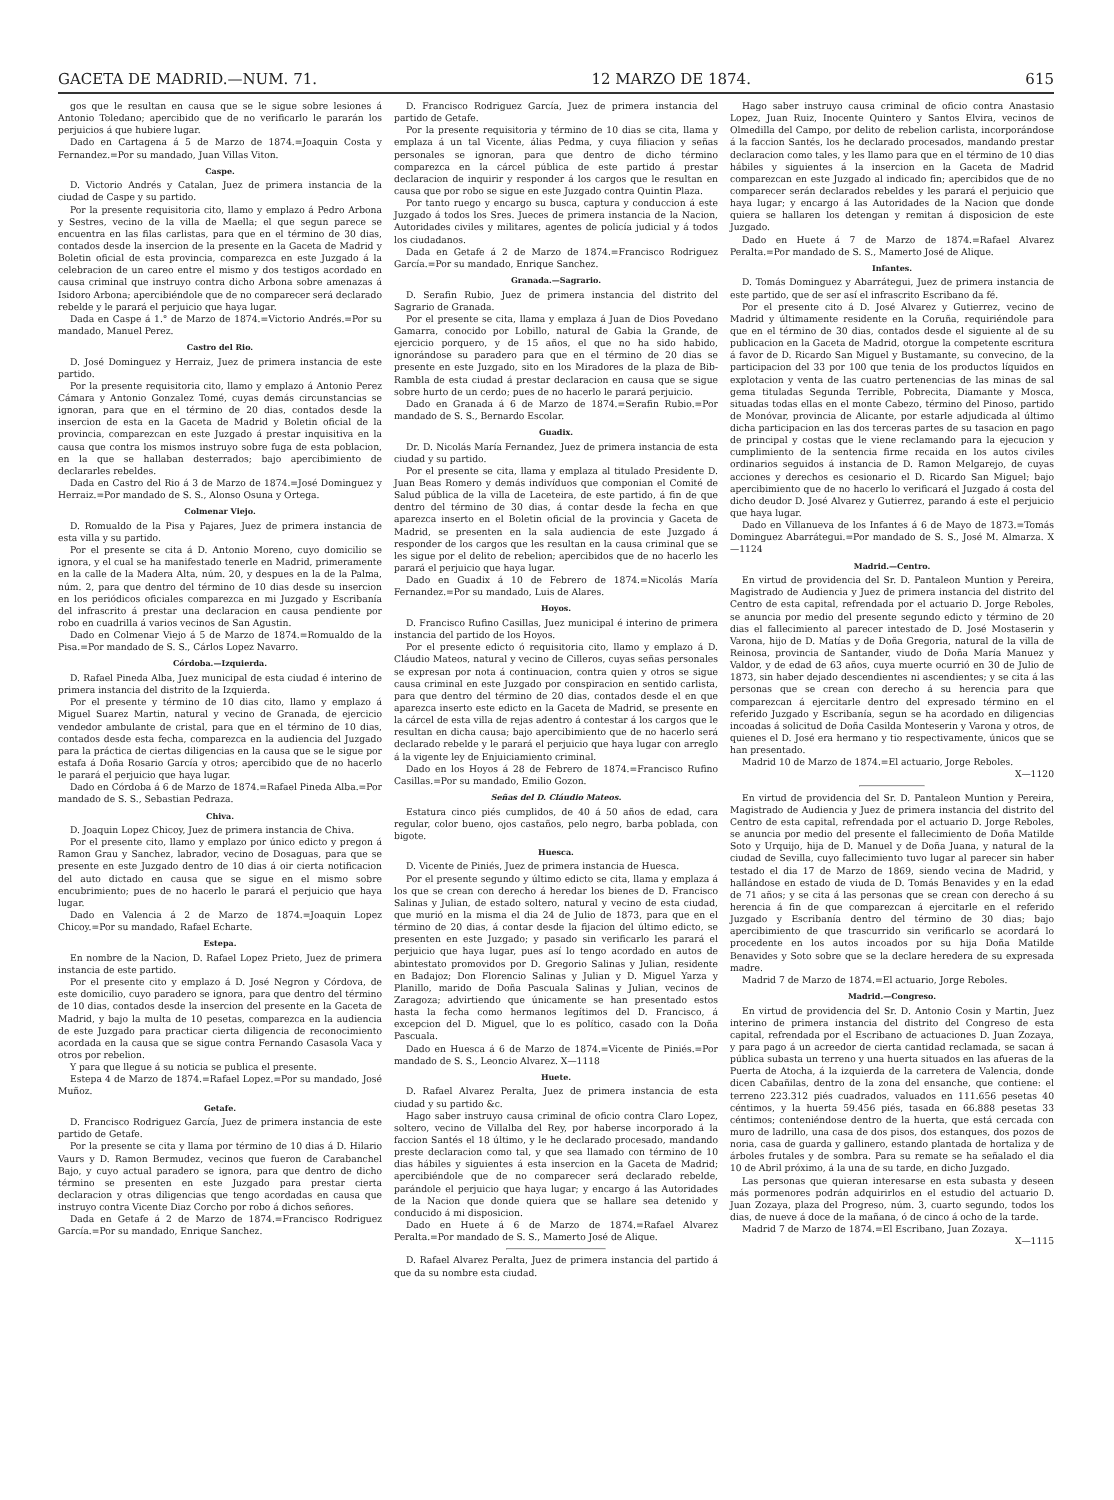GACETA DE MADRID.—NUM. 71. 12 MARZO DE 1874. 615
gos que le resultan en causa que se le sigue sobre lesiones á Antonio Toledano; apercibido que de no verificarlo le pararán los perjuicios á que hubiere lugar.
Dado en Cartagena á 5 de Marzo de 1874.=Joaquin Costa y Fernandez.=Por su mandado, Juan Villas Viton.
Caspe.
D. Victorio Andrés y Catalan, Juez de primera instancia de la ciudad de Caspe y su partido.
Por la presente requisitoria cito, llamo y emplazo á Pedro Arbona y Sestres, vecino de la villa de Maella; el que segun parece se encuentra en las filas carlistas, para que en el término de 30 dias, contados desde la insercion de la presente en la Gaceta de Madrid y Boletin oficial de esta provincia, comparezca en este Juzgado á la celebracion de un careo entre el mismo y dos testigos acordado en causa criminal que instruyo contra dicho Arbona sobre amenazas á Isidoro Arbona; apercibiéndole que de no comparecer será declarado rebelde y le parará el perjuicio que haya lugar.
Dada en Caspe á 1.° de Marzo de 1874.=Victorio Andrés.=Por su mandado, Manuel Perez.
Castro del Rio.
D. José Dominguez y Herraiz, Juez de primera instancia de este partido.
Por la presente requisitoria cito, llamo y emplazo á Antonio Perez Cámara y Antonio Gonzalez Tomé, cuyas demás circunstancias se ignoran, para que en el término de 20 dias, contados desde la insercion de esta en la Gaceta de Madrid y Boletin oficial de la provincia, comparezcan en este Juzgado á prestar inquisitiva en la causa que contra los mismos instruyo sobre fuga de esta poblacion, en la que se hallaban desterrados; bajo apercibimiento de declararles rebeldes.
Dada en Castro del Rio á 3 de Marzo de 1874.=José Dominguez y Herraiz.=Por mandado de S. S., Alonso Osuna y Ortega.
Colmenar Viejo.
D. Romualdo de la Pisa y Pajares, Juez de primera instancia de esta villa y su partido.
Por el presente se cita á D. Antonio Moreno, cuyo domicilio se ignora, y el cual se ha manifestado tenerle en Madrid, primeramente en la calle de la Madera Alta, núm. 20, y despues en la de la Palma, núm. 2, para que dentro del término de 10 dias desde su insercion en los periódicos oficiales comparezca en mi Juzgado y Escribanía del infrascrito á prestar una declaracion en causa pendiente por robo en cuadrilla á varios vecinos de San Agustin.
Dado en Colmenar Viejo á 5 de Marzo de 1874.=Romualdo de la Pisa.=Por mandado de S. S., Cárlos Lopez Navarro.
Córdoba.—Izquierda.
D. Rafael Pineda Alba, Juez municipal de esta ciudad é interino de primera instancia del distrito de la Izquierda.
Por el presente y término de 10 dias cito, llamo y emplazo á Miguel Suarez Martin, natural y vecino de Granada, de ejercicio vendedor ambulante de cristal, para que en el término de 10 dias, contados desde esta fecha, comparezca en la audiencia del Juzgado para la práctica de ciertas diligencias en la causa que se le sigue por estafa á Doña Rosario García y otros; apercibido que de no hacerlo le parará el perjuicio que haya lugar.
Dado en Córdoba á 6 de Marzo de 1874.=Rafael Pineda Alba.=Por mandado de S. S., Sebastian Pedraza.
Chiva.
D. Joaquin Lopez Chicoy, Juez de primera instancia de Chiva.
Por el presente cito, llamo y emplazo por único edicto y pregon á Ramon Grau y Sanchez, labrador, vecino de Dosaguas, para que se presente en este Juzgado dentro de 10 dias á oir cierta notificacion del auto dictado en causa que se sigue en el mismo sobre encubrimiento; pues de no hacerlo le parará el perjuicio que haya lugar.
Dado en Valencia á 2 de Marzo de 1874.=Joaquin Lopez Chicoy.=Por su mandado, Rafael Echarte.
Estepa.
En nombre de la Nacion, D. Rafael Lopez Prieto, Juez de primera instancia de este partido.
Por el presente cito y emplazo á D. José Negron y Córdova, de este domicilio, cuyo paradero se ignora, para que dentro del término de 10 dias, contados desde la insercion del presente en la Gaceta de Madrid, y bajo la multa de 10 pesetas, comparezca en la audiencia de este Juzgado para practicar cierta diligencia de reconocimiento acordada en la causa que se sigue contra Fernando Casasola Vaca y otros por rebelion.
Y para que llegue á su noticia se publica el presente.
Estepa 4 de Marzo de 1874.=Rafael Lopez.=Por su mandado, José Muñoz.
Getafe.
D. Francisco Rodriguez García, Juez de primera instancia de este partido de Getafe.
Por la presente se cita y llama por término de 10 dias á D. Hilario Vaurs y D. Ramon Bermudez, vecinos que fueron de Carabanchel Bajo, y cuyo actual paradero se ignora, para que dentro de dicho término se presenten en este Juzgado para prestar cierta declaracion y otras diligencias que tengo acordadas en causa que instruyo contra Vicente Diaz Corcho por robo á dichos señores.
Dada en Getafe á 2 de Marzo de 1874.=Francisco Rodriguez García.=Por su mandado, Enrique Sanchez.
D. Francisco Rodriguez García, Juez de primera instancia del partido de Getafe.
Por la presente requisitoria y término de 10 dias se cita, llama y emplaza á un tal Vicente, álias Pedma, y cuya filiacion y señas personales se ignoran, para que dentro de dicho término comparezca en la cárcel pública de este partido á prestar declaracion de inquirir y responder á los cargos que le resultan en causa que por robo se sigue en este Juzgado contra Quintin Plaza.
Por tanto ruego y encargo su busca, captura y conduccion á este Juzgado á todos los Sres. Jueces de primera instancia de la Nacion, Autoridades civiles y militares, agentes de policía judicial y á todos los ciudadanos.
Dada en Getafe á 2 de Marzo de 1874.=Francisco Rodriguez García.=Por su mandado, Enrique Sanchez.
Granada.—Sagrario.
D. Serafin Rubio, Juez de primera instancia del distrito del Sagrario de Granada.
Por el presente se cita, llama y emplaza á Juan de Dios Povedano Gamarra, conocido por Lobillo, natural de Gabia la Grande, de ejercicio porquero, y de 15 años, el que no ha sido habido, ignorándose su paradero para que en el término de 20 dias se presente en este Juzgado, sito en los Miradores de la plaza de Bib-Rambla de esta ciudad á prestar declaracion en causa que se sigue sobre hurto de un cerdo; pues de no hacerlo le parará perjuicio.
Dado en Granada á 6 de Marzo de 1874.=Serafin Rubio.=Por mandado de S. S., Bernardo Escolar.
Guadix.
Dr. D. Nicolás María Fernandez, Juez de primera instancia de esta ciudad y su partido.
Por el presente se cita, llama y emplaza al titulado Presidente D. Juan Beas Romero y demás indivíduos que componian el Comité de Salud pública de la villa de Laceteira, de este partido, á fin de que dentro del término de 30 dias, á contar desde la fecha en que aparezca inserto en el Boletin oficial de la provincia y Gaceta de Madrid, se presenten en la sala audiencia de este Juzgado á responder de los cargos que les resultan en la causa criminal que se les sigue por el delito de rebelion; apercibidos que de no hacerlo les parará el perjuicio que haya lugar.
Dado en Guadix á 10 de Febrero de 1874.=Nicolás María Fernandez.=Por su mandado, Luis de Alares.
Hoyos.
D. Francisco Rufino Casillas, Juez municipal é interino de primera instancia del partido de los Hoyos.
Por el presente edicto ó requisitoria cito, llamo y emplazo á D. Cláudio Mateos, natural y vecino de Cilleros, cuyas señas personales se expresan por nota á continuacion, contra quien y otros se sigue causa criminal en este Juzgado por conspiracion en sentido carlista, para que dentro del término de 20 dias, contados desde el en que aparezca inserto este edicto en la Gaceta de Madrid, se presente en la cárcel de esta villa de rejas adentro á contestar á los cargos que le resultan en dicha causa; bajo apercibimiento que de no hacerlo será declarado rebelde y le parará el perjuicio que haya lugar con arreglo á la vigente ley de Enjuiciamiento criminal.
Dado en los Hoyos á 28 de Febrero de 1874.=Francisco Rufino Casillas.=Por su mandado, Emilio Gozon.
Señas del D. Cláudio Mateos.
Estatura cinco piés cumplidos, de 40 á 50 años de edad, cara regular, color bueno, ojos castaños, pelo negro, barba poblada, con bigote.
Huesca.
D. Vicente de Piniés, Juez de primera instancia de Huesca.
Por el presente segundo y último edicto se cita, llama y emplaza á los que se crean con derecho á heredar los bienes de D. Francisco Salinas y Julian, de estado soltero, natural y vecino de esta ciudad, que murió en la misma el dia 24 de Julio de 1873, para que en el término de 20 dias, á contar desde la fijacion del último edicto, se presenten en este Juzgado; y pasado sin verificarlo les parará el perjuicio que haya lugar, pues así lo tengo acordado en autos de abintestato promovidos por D. Gregorio Salinas y Julian, residente en Badajoz; Don Florencio Salinas y Julian y D. Miguel Yarza y Planillo, marido de Doña Pascuala Salinas y Julian, vecinos de Zaragoza; advirtiendo que únicamente se han presentado estos hasta la fecha como hermanos legítimos del D. Francisco, á excepcion del D. Miguel, que lo es político, casado con la Doña Pascuala.
Dado en Huesca á 6 de Marzo de 1874.=Vicente de Piniés.=Por mandado de S. S., Leoncio Alvarez. X—1118
Huete.
D. Rafael Alvarez Peralta, Juez de primera instancia de esta ciudad y su partido &c.
Hago saber instruyo causa criminal de oficio contra Claro Lopez, soltero, vecino de Villalba del Rey, por haberse incorporado á la faccion Santés el 18 último, y le he declarado procesado, mandando preste declaracion como tal, y que sea llamado con término de 10 dias hábiles y siguientes á esta insercion en la Gaceta de Madrid; apercibiéndole que de no comparecer será declarado rebelde, parándole el perjuicio que haya lugar; y encargo á las Autoridades de la Nacion que donde quiera que se hallare sea detenido y conducido á mi disposicion.
Dado en Huete á 6 de Marzo de 1874.=Rafael Alvarez Peralta.=Por mandado de S. S., Mamerto José de Alique.
D. Rafael Alvarez Peralta, Juez de primera instancia del partido á que da su nombre esta ciudad.
Hago saber instruyo causa criminal de oficio contra Anastasio Lopez, Juan Ruiz, Inocente Quintero y Santos Elvira, vecinos de Olmedilla del Campo, por delito de rebelion carlista, incorporándose á la faccion Santés, los he declarado procesados, mandando prestar declaracion como tales, y les llamo para que en el término de 10 dias hábiles y siguientes á la insercion en la Gaceta de Madrid comparezcan en este Juzgado al indicado fin; apercibidos que de no comparecer serán declarados rebeldes y les parará el perjuicio que haya lugar; y encargo á las Autoridades de la Nacion que donde quiera se hallaren los detengan y remitan á disposicion de este Juzgado.
Dado en Huete á 7 de Marzo de 1874.=Rafael Alvarez Peralta.=Por mandado de S. S., Mamerto José de Alique.
Infantes.
D. Tomás Dominguez y Abarrátegui, Juez de primera instancia de este partido, que de ser así el infrascrito Escribano da fé.
Por el presente cito á D. José Alvarez y Gutierrez, vecino de Madrid y últimamente residente en la Coruña, requiriéndole para que en el término de 30 dias, contados desde el siguiente al de su publicacion en la Gaceta de Madrid, otorgue la competente escritura á favor de D. Ricardo San Miguel y Bustamante, su convecino, de la participacion del 33 por 100 que tenia de los productos líquidos en explotacion y venta de las cuatro pertenencias de las minas de sal gema tituladas Segunda Terrible, Pobrecita, Diamante y Mosca, situadas todas ellas en el monte Cabezo, término del Pinoso, partido de Monóvar, provincia de Alicante, por estarle adjudicada al último dicha participacion en las dos terceras partes de su tasacion en pago de principal y costas que le viene reclamando para la ejecucion y cumplimiento de la sentencia firme recaida en los autos civiles ordinarios seguidos á instancia de D. Ramon Melgarejo, de cuyas acciones y derechos es cesionario el D. Ricardo San Miguel; bajo apercibimiento que de no hacerlo lo verificará el Juzgado á costa del dicho deudor D. José Alvarez y Gutierrez, parando á este el perjuicio que haya lugar.
Dado en Villanueva de los Infantes á 6 de Mayo de 1873.=Tomás Dominguez Abarrátegui.=Por mandado de S. S., José M. Almarza. X—1124
Madrid.—Centro.
En virtud de providencia del Sr. D. Pantaleon Muntion y Pereira, Magistrado de Audiencia y Juez de primera instancia del distrito del Centro de esta capital, refrendada por el actuario D. Jorge Reboles, se anuncia por medio del presente segundo edicto y término de 20 dias el fallecimiento al parecer intestado de D. José Mostaserin y Varona, hijo de D. Matías y de Doña Gregoria, natural de la villa de Reinosa, provincia de Santander, viudo de Doña María Manuez y Valdor, y de edad de 63 años, cuya muerte ocurrió en 30 de Julio de 1873, sin haber dejado descendientes ni ascendientes; y se cita á las personas que se crean con derecho á su herencia para que comparezcan á ejercitarle dentro del expresado término en el referido Juzgado y Escribanía, segun se ha acordado en diligencias incoadas á solicitud de Doña Casilda Monteserin y Varona y otros, de quienes el D. José era hermano y tio respectivamente, únicos que se han presentado.
Madrid 10 de Marzo de 1874.=El actuario, Jorge Reboles.
X—1120
En virtud de providencia del Sr. D. Pantaleon Muntion y Pereira, Magistrado de Audiencia y Juez de primera instancia del distrito del Centro de esta capital, refrendada por el actuario D. Jorge Reboles, se anuncia por medio del presente el fallecimiento de Doña Matilde Soto y Urquijo, hija de D. Manuel y de Doña Juana, y natural de la ciudad de Sevilla, cuyo fallecimiento tuvo lugar al parecer sin haber testado el dia 17 de Marzo de 1869, siendo vecina de Madrid, y hallándose en estado de viuda de D. Tomás Benavides y en la edad de 71 años; y se cita á las personas que se crean con derecho á su herencia á fin de que comparezcan á ejercitarle en el referido Juzgado y Escribanía dentro del término de 30 dias; bajo apercibimiento de que trascurrido sin verificarlo se acordará lo procedente en los autos incoados por su hija Doña Matilde Benavides y Soto sobre que se la declare heredera de su expresada madre.
Madrid 7 de Marzo de 1874.=El actuario, Jorge Reboles.
Madrid.—Congreso.
En virtud de providencia del Sr. D. Antonio Cosin y Martin, Juez interino de primera instancia del distrito del Congreso de esta capital, refrendada por el Escribano de actuaciones D. Juan Zozaya, y para pago á un acreedor de cierta cantidad reclamada, se sacan á pública subasta un terreno y una huerta situados en las afueras de la Puerta de Atocha, á la izquierda de la carretera de Valencia, donde dicen Cabañilas, dentro de la zona del ensanche, que contiene: el terreno 223.312 piés cuadrados, valuados en 111.656 pesetas 40 céntimos, y la huerta 59.456 piés, tasada en 66.888 pesetas 33 céntimos; conteniéndose dentro de la huerta, que está cercada con muro de ladrillo, una casa de dos pisos, dos estanques, dos pozos de noria, casa de guarda y gallinero, estando plantada de hortaliza y de árboles frutales y de sombra. Para su remate se ha señalado el dia 10 de Abril próximo, á la una de su tarde, en dicho Juzgado.
Las personas que quieran interesarse en esta subasta y deseen más pormenores podrán adquirirlos en el estudio del actuario D. Juan Zozaya, plaza del Progreso, núm. 3, cuarto segundo, todos los dias, de nueve á doce de la mañana, ó de cinco á ocho de la tarde.
Madrid 7 de Marzo de 1874.=El Escribano, Juan Zozaya.
X—1115